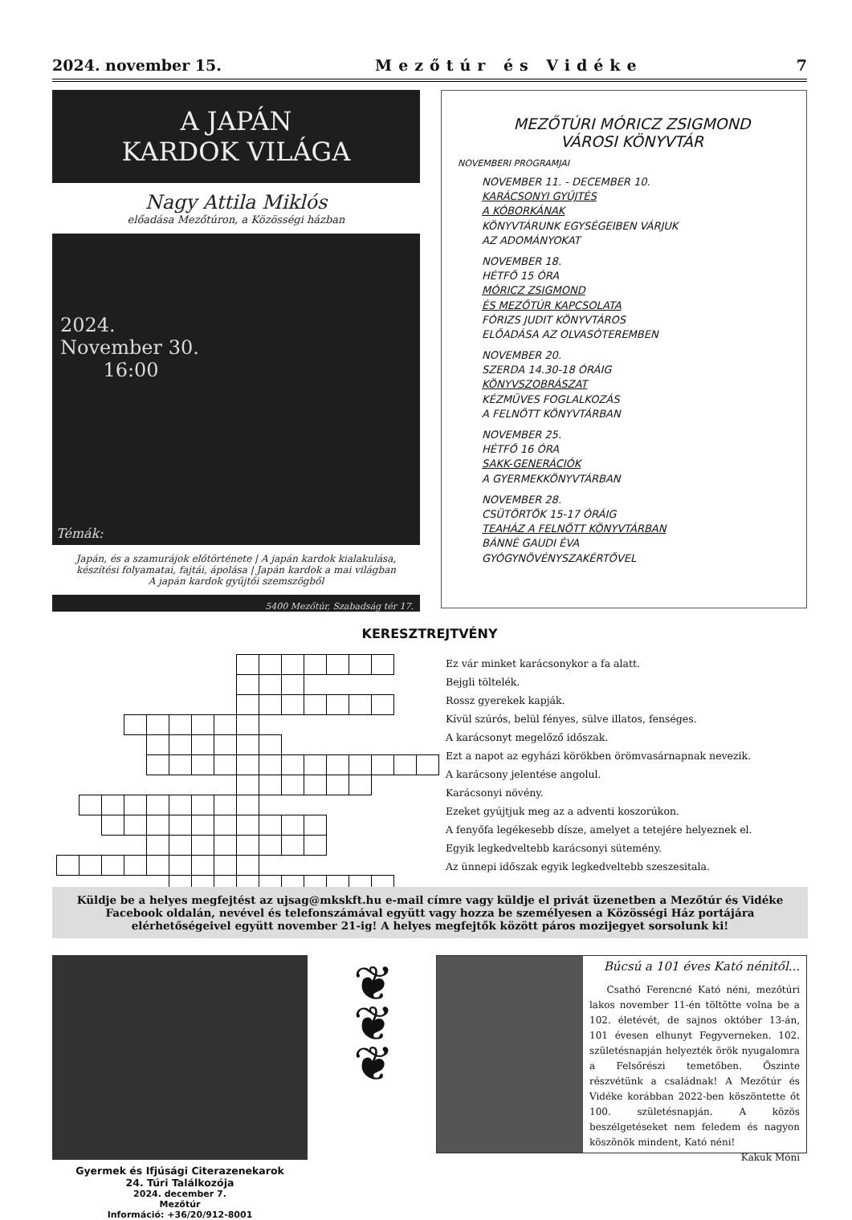2024. november 15. Mezőtúr és Vidéke 7
A JAPÁN
KARDOK VILÁGA
Nagy Attila Miklós
előadása Mezőtúron, a Közösségi házban
2024.
November 30.
16:00
Témák:
Japán, és a szamurájok előtörténete | A japán kardok kialakulása, készítési folyamatai, fajtái, ápolása | Japán kardok a mai világban
A japán kardok gyűjtői szemszögből
5400 Mezőtúr, Szabadság tér 17.
MEZŐTÚRI MÓRICZ ZSIGMOND
VÁROSI KÖNYVTÁR
NOVEMBERI PROGRAMJAI
NOVEMBER 11. - DECEMBER 10.
KARÁCSONYI GYŰJTÉS
A KÓBORKÁNAK
KÖNYVTÁRUNK EGYSÉGEIBEN VÁRJUK
AZ ADOMÁNYOKAT
NOVEMBER 18.
HÉTFŐ 15 ÓRA
MÓRICZ ZSIGMOND
ÉS MEZŐTÚR KAPCSOLATA
FÓRIZS JUDIT KÖNYVTÁROS
ELŐADÁSA AZ OLVASÓTEREMBEN
NOVEMBER 20.
SZERDA 14.30-18 ÓRÁIG
KÖNYVSZOBRÁSZAT
KÉZMŰVES FOGLALKOZÁS
A FELNŐTT KÖNYVTÁRBAN
NOVEMBER 25.
HÉTFŐ 16 ÓRA
SAKK-GENERÁCIÓK
A GYERMEKKÖNYVTÁRBAN
NOVEMBER 28.
CSÜTÖRTÖK 15-17 ÓRÁIG
TEAHÁZ A FELNŐTT KÖNYVTÁRBAN
BÁNNÉ GAUDI ÉVA
GYÓGYNÖVÉNYSZAKÉRTŐVEL
KERESZTREJTVÉNY
Ez vár minket karácsonykor a fa alatt.
Bejgli töltelék.
Rossz gyerekek kapják.
Kívül szúrós, belül fényes, sülve illatos, fenséges.
A karácsonyt megelőző időszak.
Ezt a napot az egyházi körökben örömvasárnapnak nevezik.
A karácsony jelentése angolul.
Karácsonyi növény.
Ezeket gyújtjuk meg az a adventi koszorúkon.
A fenyőfa legékesebb dísze, amelyet a tetejére helyeznek el.
Egyik legkedveltebb karácsonyi sütemény.
Az ünnepi időszak egyik legkedveltebb szeszesitala.
Küldje be a helyes megfejtést az ujsag@mkskft.hu e-mail címre vagy küldje el privát üzenetben a Mezőtúr és Vidéke Facebook oldalán, nevével és telefonszámával együtt vagy hozza be személyesen a Közösségi Ház portájára elérhetőségeivel együtt november 21-ig! A helyes megfejtők között páros mozijegyet sorsolunk ki!
Gyermek és Ifjúsági Citerazenekarok
24. Túri Találkozója
2024. december 7.
Mezőtúr
Információ: +36/20/912-8001
❦
❦
❦
Búcsú a 101 éves Kató nénitől...
Csathó Ferencné Kató néni, mezőtúri lakos november 11-én töltötte volna be a 102. életévét, de sajnos október 13-án, 101 évesen elhunyt Fegyverneken. 102. születésnapján helyezték örök nyugalomra a Felsőrészi temetőben. Őszinte részvétünk a családnak! A Mezőtúr és Vidéke korábban 2022-ben köszöntette őt 100. születésnapján. A közös beszélgetéseket nem feledem és nagyon köszönök mindent, Kató néni!
Kakuk Móni